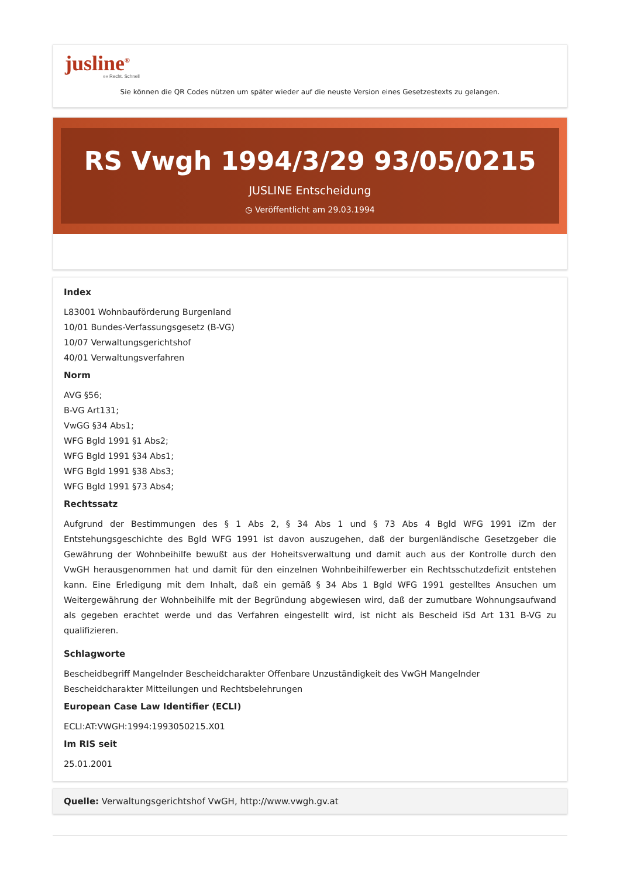jusline<sup>®</sup>
»» Recht. Schnell
Sie können die QR Codes nützen um später wieder auf die neuste Version eines Gesetzestexts zu gelangen.
RS Vwgh 1994/3/29 93/05/0215
JUSLINE Entscheidung
◷ Veröffentlicht am 29.03.1994
Index
L83001 Wohnbauförderung Burgenland
10/01 Bundes-Verfassungsgesetz (B-VG)
10/07 Verwaltungsgerichtshof
40/01 Verwaltungsverfahren
Norm
AVG §56;
B-VG Art131;
VwGG §34 Abs1;
WFG Bgld 1991 §1 Abs2;
WFG Bgld 1991 §34 Abs1;
WFG Bgld 1991 §38 Abs3;
WFG Bgld 1991 §73 Abs4;
Rechtssatz
Aufgrund der Bestimmungen des § 1 Abs 2, § 34 Abs 1 und § 73 Abs 4 Bgld WFG 1991 iZm der Entstehungsgeschichte des Bgld WFG 1991 ist davon auszugehen, daß der burgenländische Gesetzgeber die Gewährung der Wohnbeihilfe bewußt aus der Hoheitsverwaltung und damit auch aus der Kontrolle durch den VwGH herausgenommen hat und damit für den einzelnen Wohnbeihilfewerber ein Rechtsschutzdefizit entstehen kann. Eine Erledigung mit dem Inhalt, daß ein gemäß § 34 Abs 1 Bgld WFG 1991 gestelltes Ansuchen um Weitergewährung der Wohnbeihilfe mit der Begründung abgewiesen wird, daß der zumutbare Wohnungsaufwand als gegeben erachtet werde und das Verfahren eingestellt wird, ist nicht als Bescheid iSd Art 131 B-VG zu qualifizieren.
Schlagworte
Bescheidbegriff Mangelnder Bescheidcharakter Offenbare Unzuständigkeit des VwGH Mangelnder Bescheidcharakter Mitteilungen und Rechtsbelehrungen
European Case Law Identifier (ECLI)
ECLI:AT:VWGH:1994:1993050215.X01
Im RIS seit
25.01.2001
Quelle: Verwaltungsgerichtshof VwGH, http://www.vwgh.gv.at